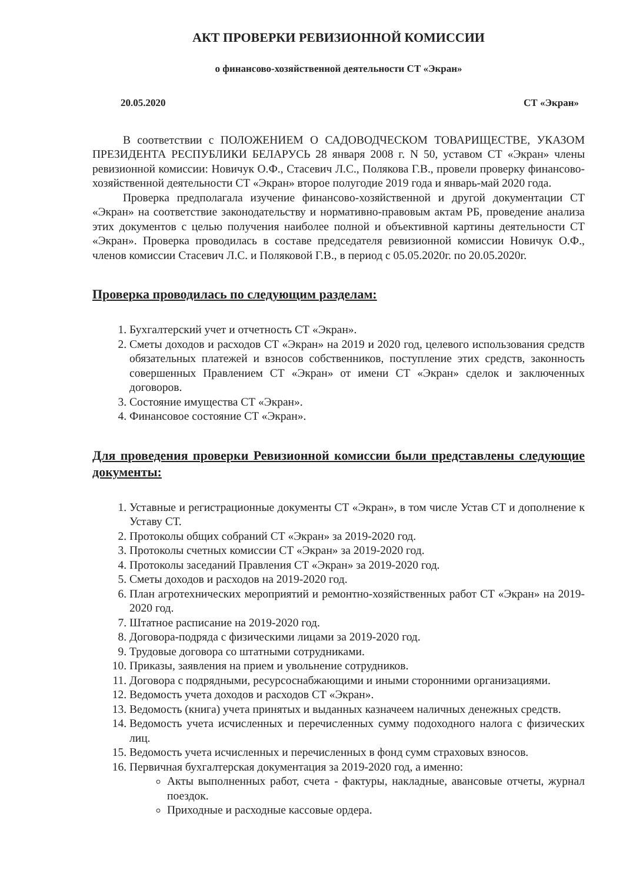АКТ ПРОВЕРКИ РЕВИЗИОННОЙ КОМИССИИ
о финансово-хозяйственной деятельности СТ «Экран»
20.05.2020 СТ «Экран»
В соответствии с ПОЛОЖЕНИЕМ О САДОВОДЧЕСКОМ ТОВАРИЩЕСТВЕ, УКАЗОМ ПРЕЗИДЕНТА РЕСПУБЛИКИ БЕЛАРУСЬ 28 января 2008 г. N 50, уставом СТ «Экран» члены ревизионной комиссии: Новичук О.Ф., Стасевич Л.С., Полякова Г.В., провели проверку финансово-хозяйственной деятельности СТ «Экран» второе полугодие 2019 года и январь-май 2020 года.
Проверка предполагала изучение финансово-хозяйственной и другой документации СТ «Экран» на соответствие законодательству и нормативно-правовым актам РБ, проведение анализа этих документов с целью получения наиболее полной и объективной картины деятельности СТ «Экран». Проверка проводилась в составе председателя ревизионной комиссии Новичук О.Ф., членов комиссии Стасевич Л.С. и Поляковой Г.В., в период с 05.05.2020г. по 20.05.2020г.
Проверка проводилась по следующим разделам:
1. Бухгалтерский учет и отчетность СТ «Экран».
2. Сметы доходов и расходов СТ «Экран» на 2019 и 2020 год, целевого использования средств обязательных платежей и взносов собственников, поступление этих средств, законность совершенных Правлением СТ «Экран» от имени СТ «Экран» сделок и заключенных договоров.
3. Состояние имущества СТ «Экран».
4. Финансовое состояние СТ «Экран».
Для проведения проверки Ревизионной комиссии были представлены следующие документы:
1. Уставные и регистрационные документы СТ «Экран», в том числе Устав СТ и дополнение к Уставу СТ.
2. Протоколы общих собраний СТ «Экран» за 2019-2020 год.
3. Протоколы счетных комиссии СТ «Экран» за 2019-2020 год.
4. Протоколы заседаний Правления СТ «Экран» за 2019-2020 год.
5. Сметы доходов и расходов на 2019-2020 год.
6. План агротехнических мероприятий и ремонтно-хозяйственных работ СТ «Экран» на 2019-2020 год.
7. Штатное расписание на 2019-2020 год.
8. Договора-подряда с физическими лицами за 2019-2020 год.
9. Трудовые договора со штатными сотрудниками.
10. Приказы, заявления на прием и увольнение сотрудников.
11. Договора с подрядными, ресурсоснабжающими и иными сторонними организациями.
12. Ведомость учета доходов и расходов СТ «Экран».
13. Ведомость (книга) учета принятых и выданных казначеем наличных денежных средств.
14. Ведомость учета исчисленных и перечисленных сумму подоходного налога с физических лиц.
15. Ведомость учета исчисленных и перечисленных в фонд сумм страховых взносов.
16. Первичная бухгалтерская документация за 2019-2020 год, а именно:
Акты выполненных работ, счета - фактуры, накладные, авансовые отчеты, журнал поездок.
Приходные и расходные кассовые ордера.